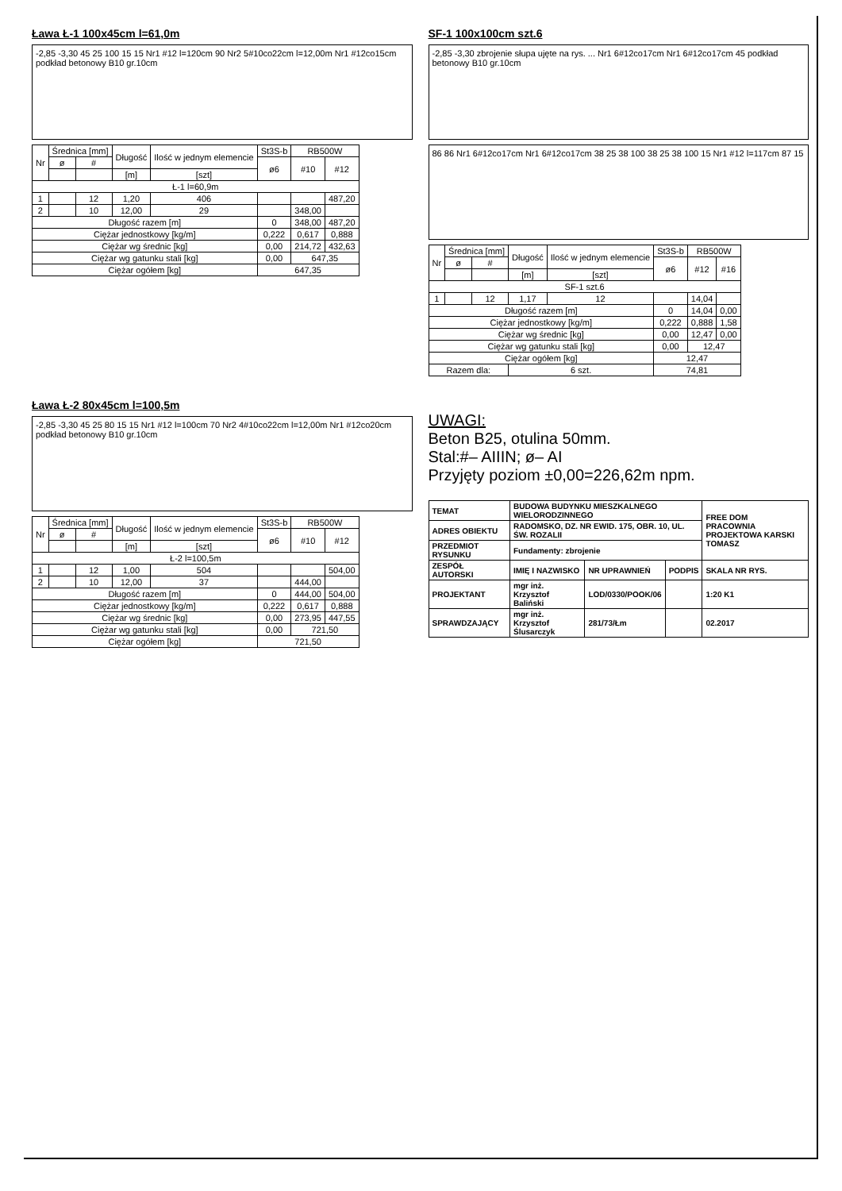Ława Ł-1 100x45cm l=61,0m
-2,85 -3,30 45 25 100 15 15 Nr1 #12 l=120cm 90 Nr2 5#10co22cm l=12,00m Nr1 #12co15cm podkład betonowy B10 gr.10cm
| Nr | Średnica [mm] | | Długość | Ilość w jednym elemencie | St3S-b | RB500W | |
| --- | --- | --- | --- | --- | --- | --- | --- |
| | ø | # | | | ø6 | #10 | #12 |
| | | | [m] | [szt] | | | |
| Ł-1 l=60,9m | | | | | | | |
| 1 | | 12 | 1,20 | 406 | | | 487,20 |
| 2 | | 10 | 12,00 | 29 | | 348,00 | |
| Długość razem [m] | | | | | 0 | 348,00 | 487,20 |
| Ciężar jednostkowy [kg/m] | | | | | 0,222 | 0,617 | 0,888 |
| Ciężar wg średnic [kg] | | | | | 0,00 | 214,72 | 432,63 |
| Ciężar wg gatunku stali [kg] | | | | | 0,00 | 647,35 | |
| Ciężar ogółem [kg] | | | | | 647,35 | | |
SF-1 100x100cm szt.6
-2,85 -3,30 zbrojenie słupa ujęte na rys. ... Nr1 6#12co17cm Nr1 6#12co17cm 45 podkład betonowy B10 gr.10cm
86 86 Nr1 6#12co17cm Nr1 6#12co17cm 38 25 38 100 38 25 38 100 15 Nr1 #12 l=117cm 87 15
| Nr | Średnica [mm] | | Długość | Ilość w jednym elemencie | St3S-b | RB500W | |
| --- | --- | --- | --- | --- | --- | --- | --- |
| | ø | # | | | ø6 | #12 | #16 |
| | | | [m] | [szt] | | | |
| SF-1 szt.6 | | | | | | | |
| 1 | | 12 | 1,17 | 12 | | 14,04 | |
| Długość razem [m] | | | | | 0 | 14,04 | 0,00 |
| Ciężar jednostkowy [kg/m] | | | | | 0,222 | 0,888 | 1,58 |
| Ciężar wg średnic [kg] | | | | | 0,00 | 12,47 | 0,00 |
| Ciężar wg gatunku stali [kg] | | | | | 0,00 | 12,47 | |
| Ciężar ogółem [kg] | | | | | 12,47 | | |
| Razem dla: | | | 6 szt. | | 74,81 | | |
Ława Ł-2 80x45cm l=100,5m
-2,85 -3,30 45 25 80 15 15 Nr1 #12 l=100cm 70 Nr2 4#10co22cm l=12,00m Nr1 #12co20cm podkład betonowy B10 gr.10cm
| Nr | Średnica [mm] | | Długość | Ilość w jednym elemencie | St3S-b | RB500W | |
| --- | --- | --- | --- | --- | --- | --- | --- |
| | ø | # | | | ø6 | #10 | #12 |
| | | | [m] | [szt] | | | |
| Ł-2 l=100,5m | | | | | | | |
| 1 | | 12 | 1,00 | 504 | | | 504,00 |
| 2 | | 10 | 12,00 | 37 | | 444,00 | |
| Długość razem [m] | | | | | 0 | 444,00 | 504,00 |
| Ciężar jednostkowy [kg/m] | | | | | 0,222 | 0,617 | 0,888 |
| Ciężar wg średnic [kg] | | | | | 0,00 | 273,95 | 447,55 |
| Ciężar wg gatunku stali [kg] | | | | | 0,00 | 721,50 | |
| Ciężar ogółem [kg] | | | | | 721,50 | | |
UWAGI:
Beton B25, otulina 50mm.
Stal:#– AIIIN; ø– AI
Przyjęty poziom ±0,00=226,62m npm.
| TEMAT | BUDOWA BUDYNKU MIESZKALNEGO WIELORODZINNEGO | | | FREE DOM PRACOWNIA PROJEKTOWA KARSKI TOMASZ |
| ADRES OBIEKTU | RADOMSKO, DZ. NR EWID. 175, OBR. 10, UL. ŚW. ROZALII | | | |
| PRZEDMIOT RYSUNKU | Fundamenty: zbrojenie | | | |
| ZESPÓŁ AUTORSKI | IMIĘ I NAZWISKO | NR UPRAWNIEŃ | PODPIS | SKALA NR RYS. |
| PROJEKTANT | mgr inż. Krzysztof Baliński | LOD/0330/POOK/06 | | 1:20 K1 |
| SPRAWDZAJĄCY | mgr inż. Krzysztof Ślusarczyk | 281/73/Łm | | 02.2017 |